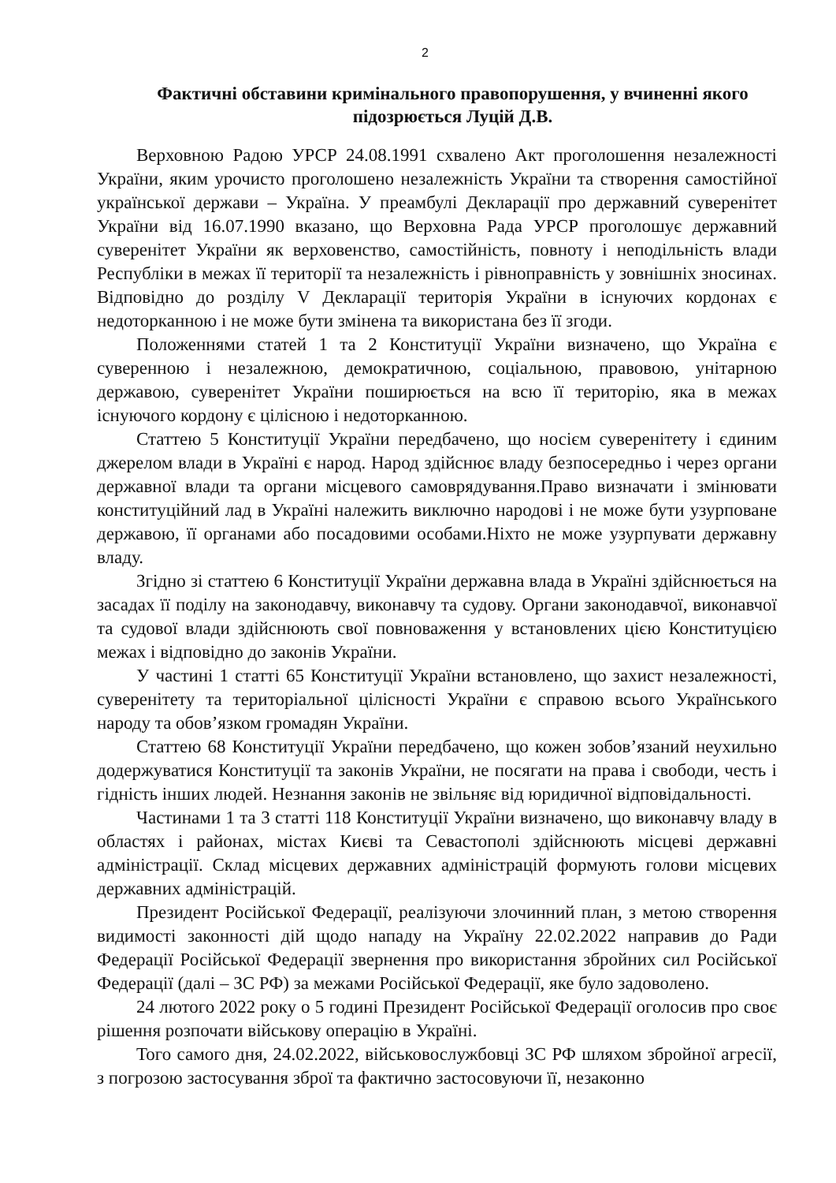2
Фактичні обставини кримінального правопорушення, у вчиненні якого підозрюється Луцій Д.В.
Верховною Радою УРСР 24.08.1991 схвалено Акт проголошення незалежності України, яким урочисто проголошено незалежність України та створення самостійної української держави – Україна. У преамбулі Декларації про державний суверенітет України від 16.07.1990 вказано, що Верховна Рада УРСР проголошує державний суверенітет України як верховенство, самостійність, повноту і неподільність влади Республіки в межах її території та незалежність і рівноправність у зовнішніх зносинах. Відповідно до розділу V Декларації територія України в існуючих кордонах є недоторканною і не може бути змінена та використана без її згоди.
Положеннями статей 1 та 2 Конституції України визначено, що Україна є суверенною і незалежною, демократичною, соціальною, правовою, унітарною державою, суверенітет України поширюється на всю її територію, яка в межах існуючого кордону є цілісною і недоторканною.
Статтею 5 Конституції України передбачено, що носієм суверенітету і єдиним джерелом влади в Україні є народ. Народ здійснює владу безпосередньо і через органи державної влади та органи місцевого самоврядування.Право визначати і змінювати конституційний лад в Україні належить виключно народові і не може бути узурповане державою, її органами або посадовими особами.Ніхто не може узурпувати державну владу.
Згідно зі статтею 6 Конституції України державна влада в Україні здійснюється на засадах її поділу на законодавчу, виконавчу та судову. Органи законодавчої, виконавчої та судової влади здійснюють свої повноваження у встановлених цією Конституцією межах і відповідно до законів України.
У частині 1 статті 65 Конституції України встановлено, що захист незалежності, суверенітету та територіальної цілісності України є справою всього Українського народу та обов’язком громадян України.
Статтею 68 Конституції України передбачено, що кожен зобов’язаний неухильно додержуватися Конституції та законів України, не посягати на права і свободи, честь і гідність інших людей. Незнання законів не звільняє від юридичної відповідальності.
Частинами 1 та 3 статті 118 Конституції України визначено, що виконавчу владу в областях і районах, містах Києві та Севастополі здійснюють місцеві державні адміністрації. Склад місцевих державних адміністрацій формують голови місцевих державних адміністрацій.
Президент Російської Федерації, реалізуючи злочинний план, з метою створення видимості законності дій щодо нападу на Україну 22.02.2022 направив до Ради Федерації Російської Федерації звернення про використання збройних сил Російської Федерації (далі – ЗС РФ) за межами Російської Федерації, яке було задоволено.
24 лютого 2022 року о 5 годині Президент Російської Федерації оголосив про своє рішення розпочати військову операцію в Україні.
Того самого дня, 24.02.2022, військовослужбовці ЗС РФ шляхом збройної агресії, з погрозою застосування зброї та фактично застосовуючи її, незаконно